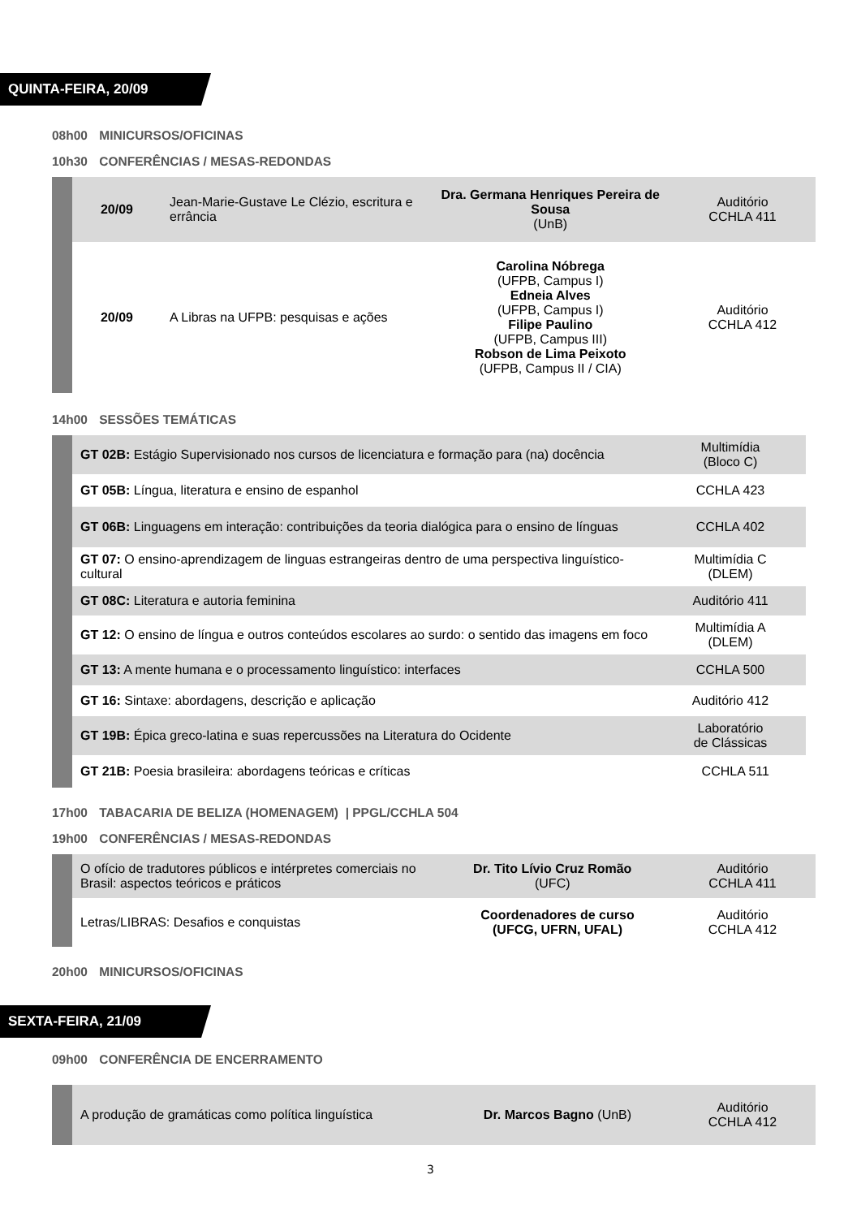QUINTA-FEIRA, 20/09
08h00 MINICURSOS/OFICINAS
10h30 CONFERÊNCIAS / MESAS-REDONDAS
| 20/09 | Jean-Marie-Gustave Le Clézio, escritura e errância | Dra. Germana Henriques Pereira de Sousa (UnB) | Auditório CCHLA 411 |
| 20/09 | A Libras na UFPB: pesquisas e ações | Carolina Nóbrega (UFPB, Campus I) Edneia Alves (UFPB, Campus I) Filipe Paulino (UFPB, Campus III) Robson de Lima Peixoto (UFPB, Campus II / CIA) | Auditório CCHLA 412 |
14h00 SESSÕES TEMÁTICAS
| GT 02B: Estágio Supervisionado nos cursos de licenciatura e formação para (na) docência | Multimídia (Bloco C) |
| GT 05B: Língua, literatura e ensino de espanhol | CCHLA 423 |
| GT 06B: Linguagens em interação: contribuições da teoria dialógica para o ensino de línguas | CCHLA 402 |
| GT 07: O ensino-aprendizagem de linguas estrangeiras dentro de uma perspectiva linguístico-cultural | Multimídia C (DLEM) |
| GT 08C: Literatura e autoria feminina | Auditório 411 |
| GT 12: O ensino de língua e outros conteúdos escolares ao surdo: o sentido das imagens em foco | Multimídia A (DLEM) |
| GT 13: A mente humana e o processamento linguístico: interfaces | CCHLA 500 |
| GT 16: Sintaxe: abordagens, descrição e aplicação | Auditório 412 |
| GT 19B: Épica greco-latina e suas repercussões na Literatura do Ocidente | Laboratório de Clássicas |
| GT 21B: Poesia brasileira: abordagens teóricas e críticas | CCHLA 511 |
17h00 TABACARIA DE BELIZA (HOMENAGEM) | PPGL/CCHLA 504
19h00 CONFERÊNCIAS / MESAS-REDONDAS
| O ofício de tradutores públicos e intérpretes comerciais no Brasil: aspectos teóricos e práticos | Dr. Tito Lívio Cruz Romão (UFC) | Auditório CCHLA 411 |
| Letras/LIBRAS: Desafios e conquistas | Coordenadores de curso (UFCG, UFRN, UFAL) | Auditório CCHLA 412 |
20h00 MINICURSOS/OFICINAS
SEXTA-FEIRA, 21/09
09h00 CONFERÊNCIA DE ENCERRAMENTO
| A produção de gramáticas como política linguística | Dr. Marcos Bagno (UnB) | Auditório CCHLA 412 |
3